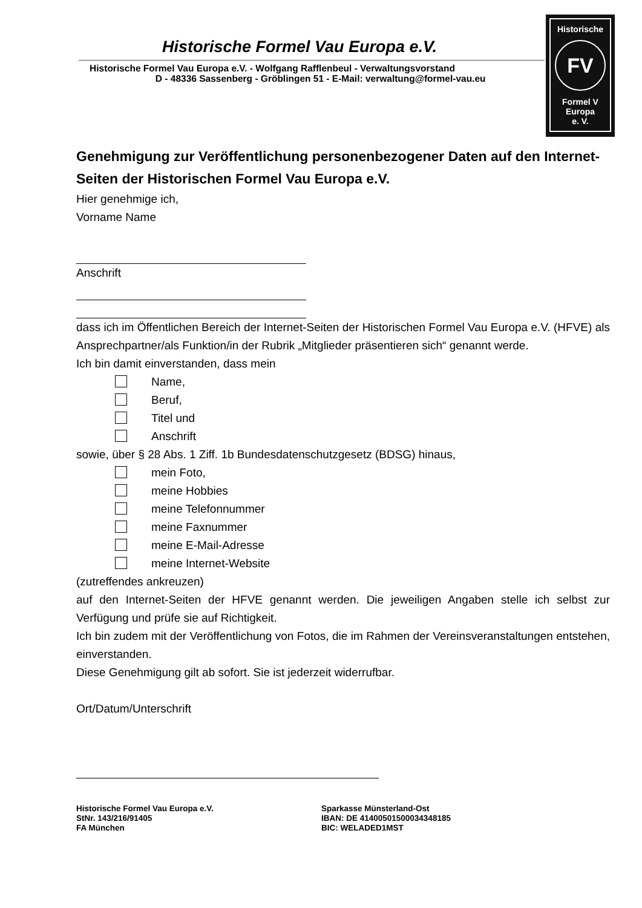Historische
FV
Formel V
Europa
e. V.
Historische Formel Vau Europa e.V.
Historische Formel Vau Europa e.V. - Wolfgang Rafflenbeul - Verwaltungsvorstand
D - 48336 Sassenberg - Gröblingen 51 - E-Mail: verwaltung@formel-vau.eu
Genehmigung zur Veröffentlichung personenbezogener Daten auf den Internet-Seiten der Historischen Formel Vau Europa e.V.
Hier genehmige ich,
Vorname Name
Anschrift
dass ich im Öffentlichen Bereich der Internet-Seiten der Historischen Formel Vau Europa e.V. (HFVE) als Ansprechpartner/als Funktion/in der Rubrik „Mitglieder präsentieren sich“ genannt werde.
Ich bin damit einverstanden, dass mein
Name,
Beruf,
Titel und
Anschrift
sowie, über § 28 Abs. 1 Ziff. 1b Bundesdatenschutzgesetz (BDSG) hinaus,
mein Foto,
meine Hobbies
meine Telefonnummer
meine Faxnummer
meine E-Mail-Adresse
meine Internet-Website
(zutreffendes ankreuzen)
auf den Internet-Seiten der HFVE genannt werden. Die jeweiligen Angaben stelle ich selbst zur Verfügung und prüfe sie auf Richtigkeit.
Ich bin zudem mit der Veröffentlichung von Fotos, die im Rahmen der Vereinsveranstaltungen entstehen, einverstanden.
Diese Genehmigung gilt ab sofort. Sie ist jederzeit widerrufbar.
Ort/Datum/Unterschrift
Historische Formel Vau Europa e.V.
StNr. 143/216/91405
FA München
Sparkasse Münsterland-Ost
IBAN: DE 41400501500034348185
BIC: WELADED1MST